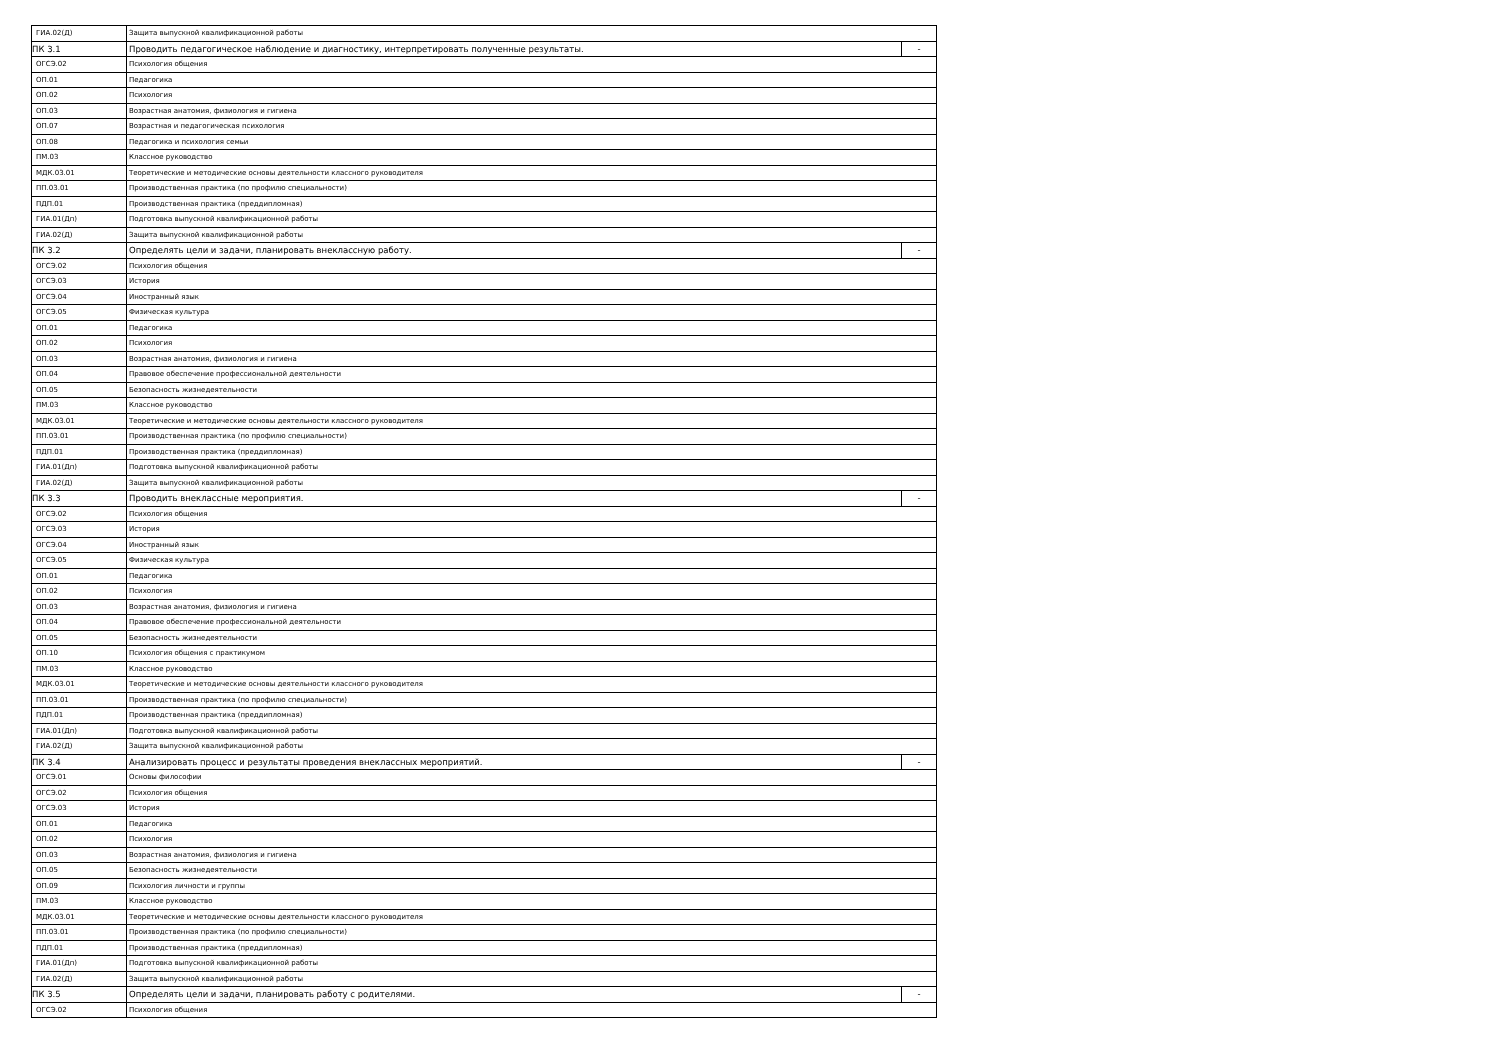| ГИА.02(Д) | Защита выпускной квалификационной работы | |
| ПК 3.1 | Проводить педагогическое наблюдение и диагностику, интерпретировать полученные результаты. | - |
| ОГСЭ.02 | Психология общения | |
| ОП.01 | Педагогика | |
| ОП.02 | Психология | |
| ОП.03 | Возрастная анатомия, физиология и гигиена | |
| ОП.07 | Возрастная и педагогическая психология | |
| ОП.08 | Педагогика и психология семьи | |
| ПМ.03 | Классное руководство | |
| МДК.03.01 | Теоретические и методические основы деятельности классного руководителя | |
| ПП.03.01 | Производственная практика (по профилю специальности) | |
| ПДП.01 | Производственная практика (преддипломная) | |
| ГИА.01(Дп) | Подготовка выпускной квалификационной работы | |
| ГИА.02(Д) | Защита выпускной квалификационной работы | |
| ПК 3.2 | Определять цели и задачи, планировать внеклассную работу. | - |
| ОГСЭ.02 | Психология общения | |
| ОГСЭ.03 | История | |
| ОГСЭ.04 | Иностранный язык | |
| ОГСЭ.05 | Физическая культура | |
| ОП.01 | Педагогика | |
| ОП.02 | Психология | |
| ОП.03 | Возрастная анатомия, физиология и гигиена | |
| ОП.04 | Правовое обеспечение профессиональной деятельности | |
| ОП.05 | Безопасность жизнедеятельности | |
| ПМ.03 | Классное руководство | |
| МДК.03.01 | Теоретические и методические основы деятельности классного руководителя | |
| ПП.03.01 | Производственная практика (по профилю специальности) | |
| ПДП.01 | Производственная практика (преддипломная) | |
| ГИА.01(Дп) | Подготовка выпускной квалификационной работы | |
| ГИА.02(Д) | Защита выпускной квалификационной работы | |
| ПК 3.3 | Проводить внеклассные мероприятия. | - |
| ОГСЭ.02 | Психология общения | |
| ОГСЭ.03 | История | |
| ОГСЭ.04 | Иностранный язык | |
| ОГСЭ.05 | Физическая культура | |
| ОП.01 | Педагогика | |
| ОП.02 | Психология | |
| ОП.03 | Возрастная анатомия, физиология и гигиена | |
| ОП.04 | Правовое обеспечение профессиональной деятельности | |
| ОП.05 | Безопасность жизнедеятельности | |
| ОП.10 | Психология общения с практикумом | |
| ПМ.03 | Классное руководство | |
| МДК.03.01 | Теоретические и методические основы деятельности классного руководителя | |
| ПП.03.01 | Производственная практика (по профилю специальности) | |
| ПДП.01 | Производственная практика (преддипломная) | |
| ГИА.01(Дп) | Подготовка выпускной квалификационной работы | |
| ГИА.02(Д) | Защита выпускной квалификационной работы | |
| ПК 3.4 | Анализировать процесс и результаты проведения внеклассных мероприятий. | - |
| ОГСЭ.01 | Основы философии | |
| ОГСЭ.02 | Психология общения | |
| ОГСЭ.03 | История | |
| ОП.01 | Педагогика | |
| ОП.02 | Психология | |
| ОП.03 | Возрастная анатомия, физиология и гигиена | |
| ОП.05 | Безопасность жизнедеятельности | |
| ОП.09 | Психология личности и группы | |
| ПМ.03 | Классное руководство | |
| МДК.03.01 | Теоретические и методические основы деятельности классного руководителя | |
| ПП.03.01 | Производственная практика (по профилю специальности) | |
| ПДП.01 | Производственная практика (преддипломная) | |
| ГИА.01(Дп) | Подготовка выпускной квалификационной работы | |
| ГИА.02(Д) | Защита выпускной квалификационной работы | |
| ПК 3.5 | Определять цели и задачи, планировать работу с родителями. | - |
| ОГСЭ.02 | Психология общения | |